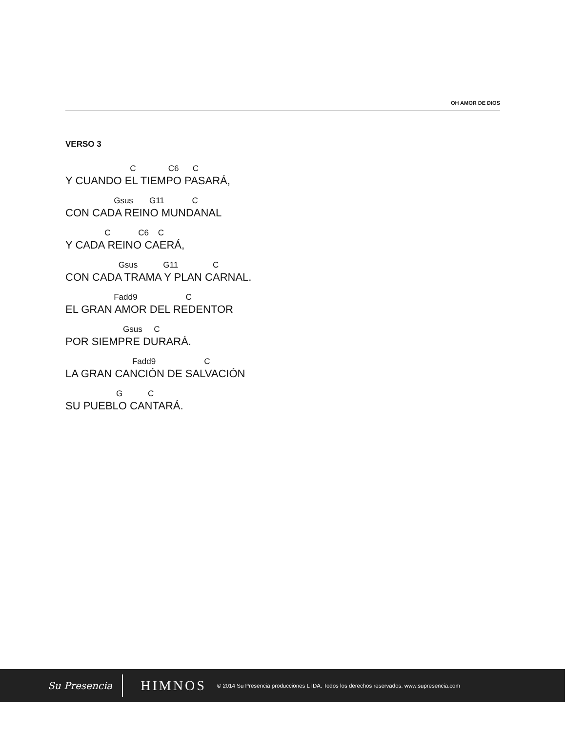OH AMOR DE DIOS
VERSO 3
C C6 C
Y CUANDO EL TIEMPO PASARÁ,
Gsus G11 C
CON CADA REINO MUNDANAL
C C6 C
Y CADA REINO CAERÁ,
Gsus G11 C
CON CADA TRAMA Y PLAN CARNAL.
Fadd9 C
EL GRAN AMOR DEL REDENTOR
Gsus C
POR SIEMPRE DURARÁ.
Fadd9 C
LA GRAN CANCIÓN DE SALVACIÓN
G C
SU PUEBLO CANTARÁ.
Su Presencia HIMNOS © 2014 Su Presencia producciones LTDA. Todos los derechos reservados. www.supresencia.com